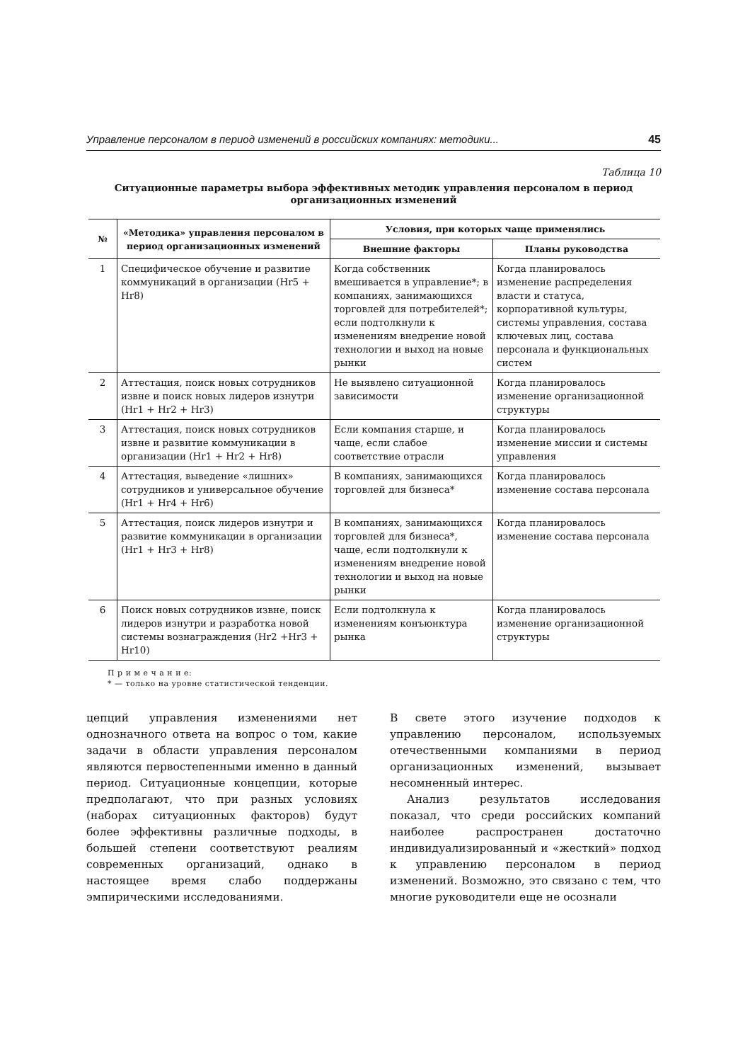Управление персоналом в период изменений в российских компаниях: методики... 45
Таблица 10
Ситуационные параметры выбора эффективных методик управления персоналом в период организационных изменений
| № | «Методика» управления персоналом в период организационных изменений | Условия, при которых чаще применялись | |
| --- | --- | --- | --- |
| | | Внешние факторы | Планы руководства |
| 1 | Специфическое обучение и развитие коммуникаций в организации (Hr5 + Hr8) | Когда собственник вмешивается в управление*; в компаниях, занимающихся торговлей для потребителей*; если подтолкнули к изменениям внедрение новой технологии и выход на новые рынки | Когда планировалось изменение распределения власти и статуса, корпоративной культуры, системы управления, состава ключевых лиц, состава персонала и функциональных систем |
| 2 | Аттестация, поиск новых сотрудников извне и поиск новых лидеров изнутри (Hr1 + Hr2 + Hr3) | Не выявлено ситуационной зависимости | Когда планировалось изменение организационной структуры |
| 3 | Аттестация, поиск новых сотрудников извне и развитие коммуникации в организации (Hr1 + Hr2 + Hr8) | Если компания старше, и чаще, если слабое соответствие отрасли | Когда планировалось изменение миссии и системы управления |
| 4 | Аттестация, выведение «лишних» сотрудников и универсальное обучение (Hr1 + Hr4 + Hr6) | В компаниях, занимающихся торговлей для бизнеса* | Когда планировалось изменение состава персонала |
| 5 | Аттестация, поиск лидеров изнутри и развитие коммуникации в организации (Hr1 + Hr3 + Hr8) | В компаниях, занимающихся торговлей для бизнеса*, чаще, если подтолкнули к изменениям внедрение новой технологии и выход на новые рынки | Когда планировалось изменение состава персонала |
| 6 | Поиск новых сотрудников извне, поиск лидеров изнутри и разработка новой системы вознаграждения (Hr2 +Hr3 + Hr10) | Если подтолкнула к изменениям конъюнктура рынка | Когда планировалось изменение организационной структуры |
П р и м е ч а н и е:
* — только на уровне статистической тенденции.
цепций управления изменениями нет однозначного ответа на вопрос о том, какие задачи в области управления персоналом являются первостепенными именно в данный период. Ситуационные концепции, которые предполагают, что при разных условиях (наборах ситуационных факторов) будут более эффективны различные подходы, в большей степени соответствуют реалиям современных организаций, однако в настоящее время слабо поддержаны эмпирическими исследованиями.
В свете этого изучение подходов к управлению персоналом, используемых отечественными компаниями в период организационных изменений, вызывает несомненный интерес.
Анализ результатов исследования показал, что среди российских компаний наиболее распространен достаточно индивидуализированный и «жесткий» подход к управлению персоналом в период изменений. Возможно, это связано с тем, что многие руководители еще не осознали